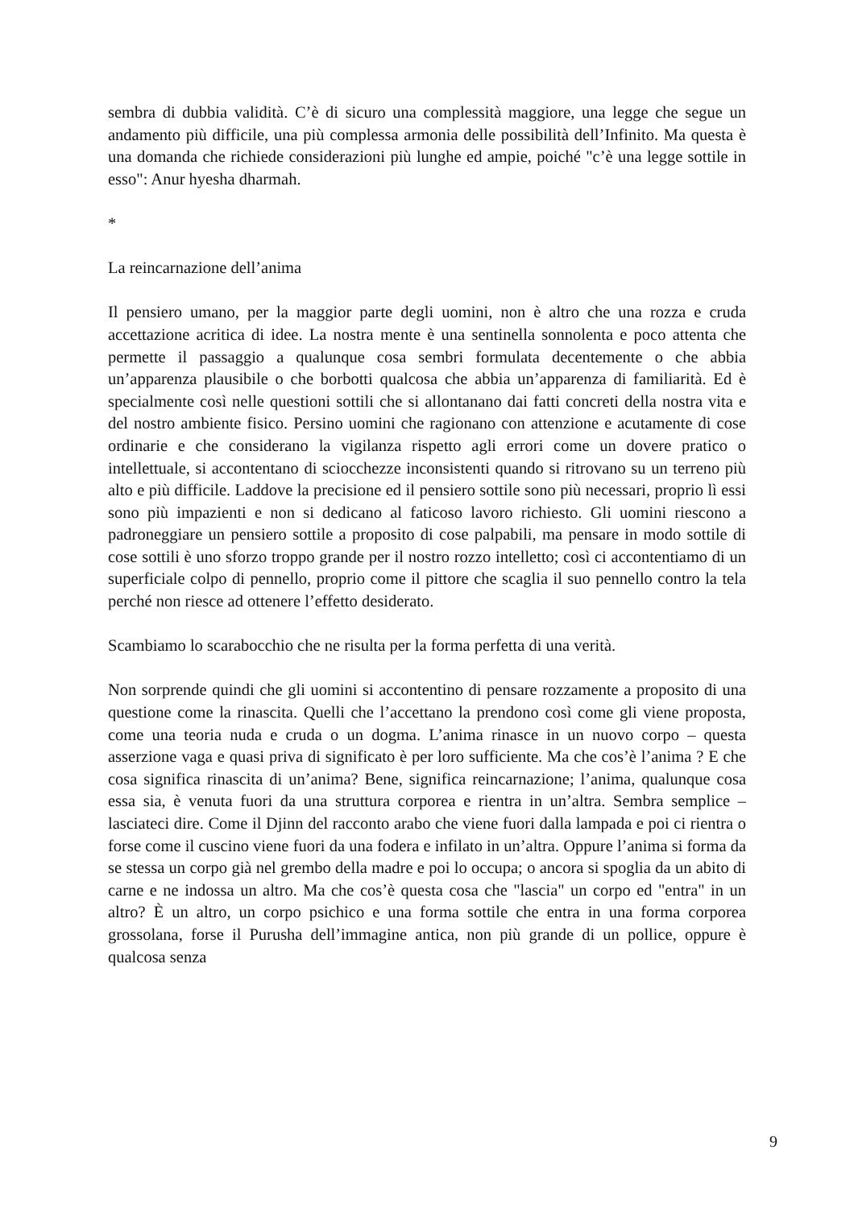sembra di dubbia validità. C’è di sicuro una complessità maggiore, una legge che segue un andamento più difficile, una più complessa armonia delle possibilità dell’Infinito. Ma questa è una domanda che richiede considerazioni più lunghe ed ampie, poiché "c’è una legge sottile in esso": Anur hyesha dharmah.
*
La reincarnazione dell’anima
Il pensiero umano, per la maggior parte degli uomini, non è altro che una rozza e cruda accettazione acritica di idee. La nostra mente è una sentinella sonnolenta e poco attenta che permette il passaggio a qualunque cosa sembri formulata decentemente o che abbia un’apparenza plausibile o che borbotti qualcosa che abbia un’apparenza di familiarità. Ed è specialmente così nelle questioni sottili che si allontanano dai fatti concreti della nostra vita e del nostro ambiente fisico. Persino uomini che ragionano con attenzione e acutamente di cose ordinarie e che considerano la vigilanza rispetto agli errori come un dovere pratico o intellettuale, si accontentano di sciocchezze inconsistenti quando si ritrovano su un terreno più alto e più difficile. Laddove la precisione ed il pensiero sottile sono più necessari, proprio lì essi sono più impazienti e non si dedicano al faticoso lavoro richiesto. Gli uomini riescono a padroneggiare un pensiero sottile a proposito di cose palpabili, ma pensare in modo sottile di cose sottili è uno sforzo troppo grande per il nostro rozzo intelletto; così ci accontentiamo di un superficiale colpo di pennello, proprio come il pittore che scaglia il suo pennello contro la tela perché non riesce ad ottenere l’effetto desiderato.
Scambiamo lo scarabocchio che ne risulta per la forma perfetta di una verità.
Non sorprende quindi che gli uomini si accontentino di pensare rozzamente a proposito di una questione come la rinascita. Quelli che l’accettano la prendono così come gli viene proposta, come una teoria nuda e cruda o un dogma. L’anima rinasce in un nuovo corpo – questa asserzione vaga e quasi priva di significato è per loro sufficiente. Ma che cos’è l’anima ? E che cosa significa rinascita di un’anima? Bene, significa reincarnazione; l’anima, qualunque cosa essa sia, è venuta fuori da una struttura corporea e rientra in un’altra. Sembra semplice – lasciateci dire. Come il Djinn del racconto arabo che viene fuori dalla lampada e poi ci rientra o forse come il cuscino viene fuori da una fodera e infilato in un’altra. Oppure l’anima si forma da se stessa un corpo già nel grembo della madre e poi lo occupa; o ancora si spoglia da un abito di carne e ne indossa un altro. Ma che cos’è questa cosa che "lascia" un corpo ed "entra" in un altro? È un altro, un corpo psichico e una forma sottile che entra in una forma corporea grossolana, forse il Purusha dell’immagine antica, non più grande di un pollice, oppure è qualcosa senza
9